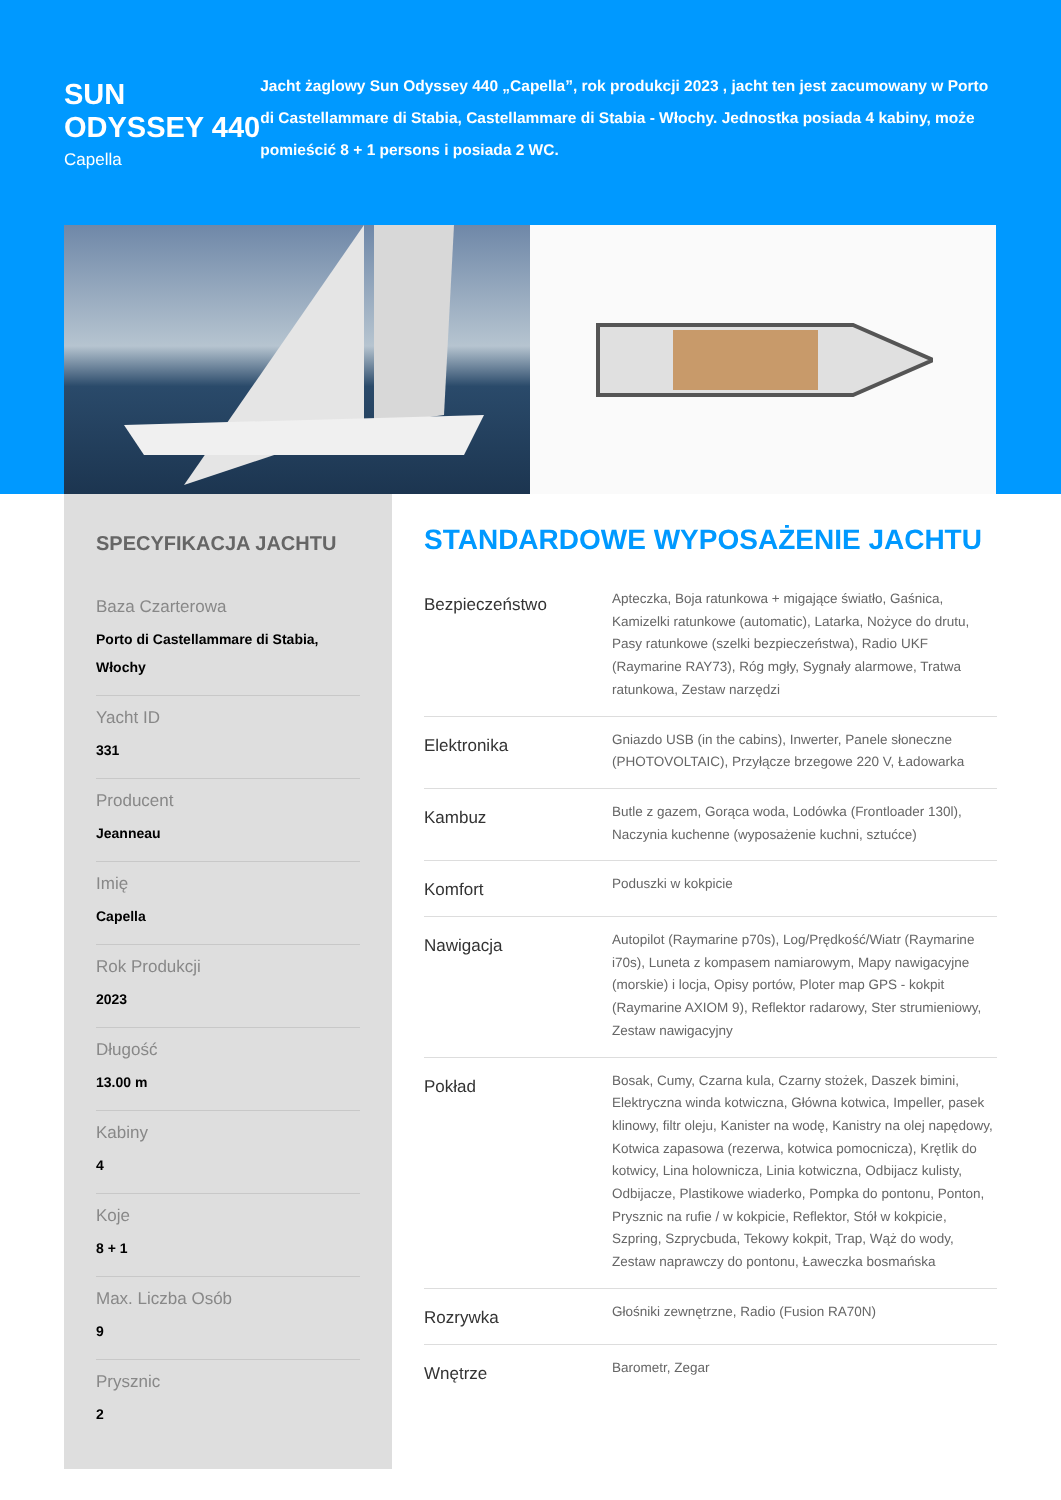SUN ODYSSEY 440
Capella
Jacht żaglowy Sun Odyssey 440 „Capella”, rok produkcji 2023 , jacht ten jest zacumowany w Porto di Castellammare di Stabia, Castellammare di Stabia - Włochy. Jednostka posiada 4 kabiny, może pomieścić 8 + 1 persons i posiada 2 WC.
SPECYFIKACJA JACHTU
Baza Czarterowa
Porto di Castellammare di Stabia, Włochy
Yacht ID
331
Producent
Jeanneau
Imię
Capella
Rok Produkcji
2023
Długość
13.00 m
Kabiny
4
Koje
8 + 1
Max. Liczba Osób
9
Prysznic
2
STANDARDOWE WYPOSAŻENIE JACHTU
| Bezpieczeństwo | Apteczka, Boja ratunkowa + migające światło, Gaśnica, Kamizelki ratunkowe (automatic), Latarka, Nożyce do drutu, Pasy ratunkowe (szelki bezpieczeństwa), Radio UKF (Raymarine RAY73), Róg mgły, Sygnały alarmowe, Tratwa ratunkowa, Zestaw narzędzi |
| Elektronika | Gniazdo USB (in the cabins), Inwerter, Panele słoneczne (PHOTOVOLTAIC), Przyłącze brzegowe 220 V, Ładowarka |
| Kambuz | Butle z gazem, Gorąca woda, Lodówka (Frontloader 130l), Naczynia kuchenne (wyposażenie kuchni, sztućce) |
| Komfort | Poduszki w kokpicie |
| Nawigacja | Autopilot (Raymarine p70s), Log/Prędkość/Wiatr (Raymarine i70s), Luneta z kompasem namiarowym, Mapy nawigacyjne (morskie) i locja, Opisy portów, Ploter map GPS - kokpit (Raymarine AXIOM 9), Reflektor radarowy, Ster strumieniowy, Zestaw nawigacyjny |
| Pokład | Bosak, Cumy, Czarna kula, Czarny stożek, Daszek bimini, Elektryczna winda kotwiczna, Główna kotwica, Impeller, pasek klinowy, filtr oleju, Kanister na wodę, Kanistry na olej napędowy, Kotwica zapasowa (rezerwa, kotwica pomocnicza), Krętlik do kotwicy, Lina holownicza, Linia kotwiczna, Odbijacz kulisty, Odbijacze, Plastikowe wiaderko, Pompka do pontonu, Ponton, Prysznic na rufie / w kokpicie, Reflektor, Stół w kokpicie, Szpring, Szprycbuda, Tekowy kokpit, Trap, Wąż do wody, Zestaw naprawczy do pontonu, Ławeczka bosmańska |
| Rozrywka | Głośniki zewnętrzne, Radio (Fusion RA70N) |
| Wnętrze | Barometr, Zegar |